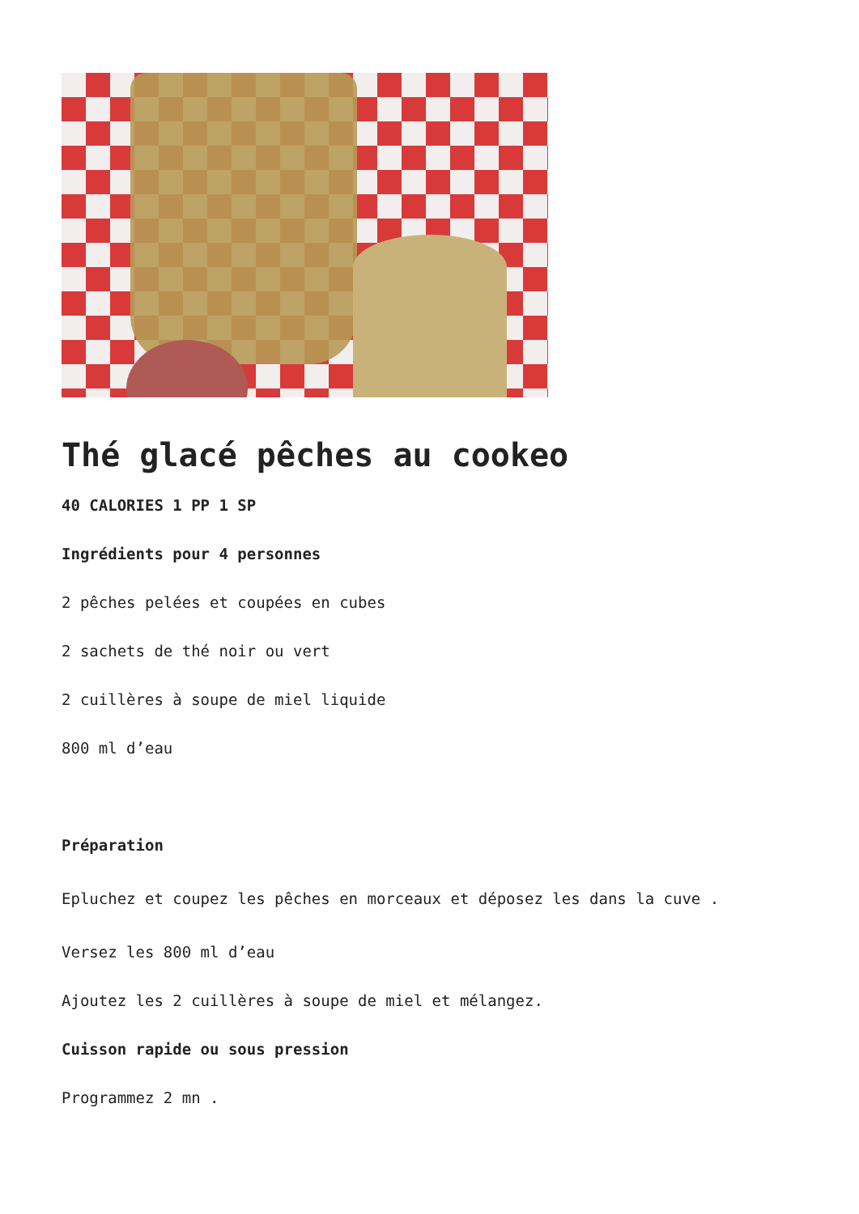Thé glacé pêches au cookeo
40 CALORIES 1 PP 1 SP
Ingrédients pour 4 personnes
2 pêches pelées et coupées en cubes
2 sachets de thé noir ou vert
2 cuillères à soupe de miel liquide
800 ml d’eau
Préparation
Epluchez et coupez les pêches en morceaux et déposez les dans la cuve .
Versez les 800 ml d’eau
Ajoutez les 2 cuillères à soupe de miel et mélangez.
Cuisson rapide ou sous pression
Programmez 2 mn .